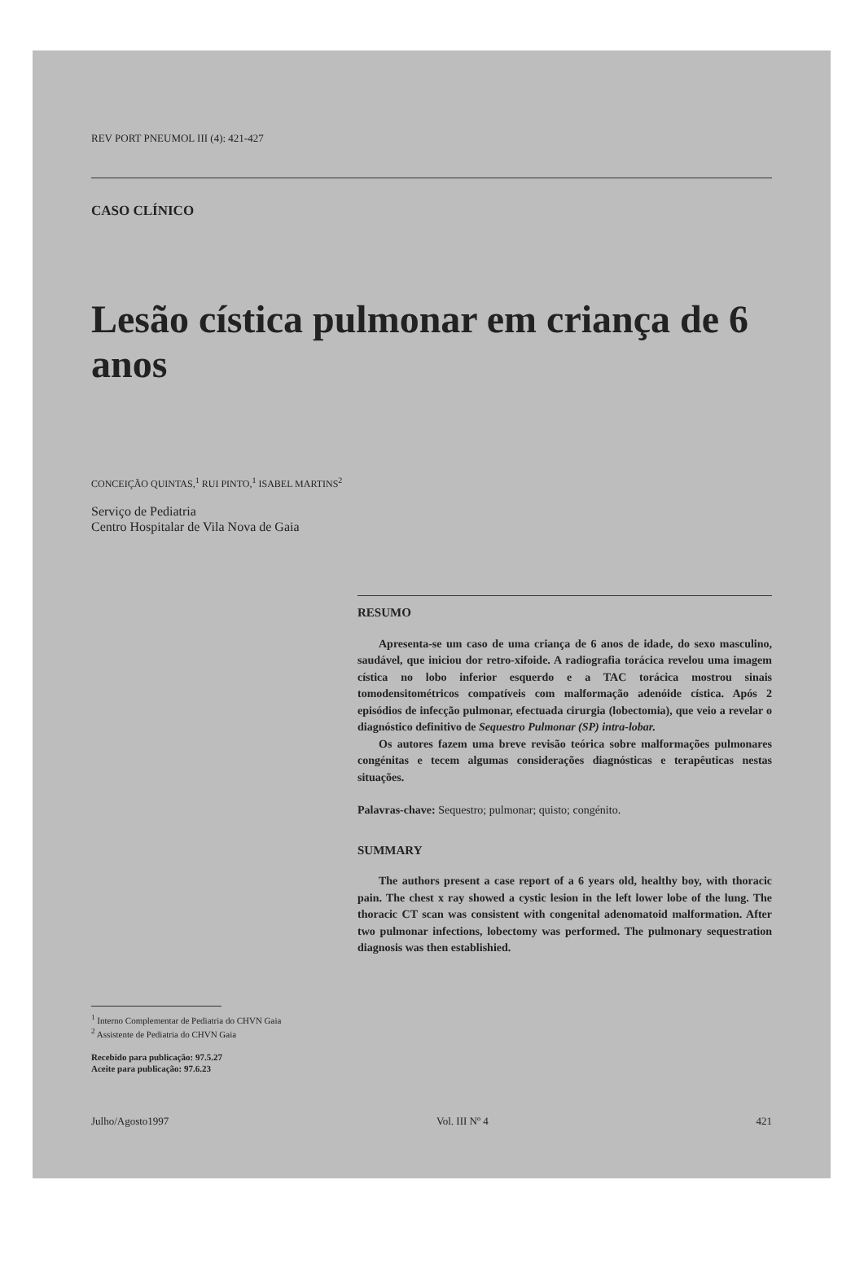REV PORT PNEUMOL III (4): 421-427
CASO CLÍNICO
Lesão cística pulmonar em criança de 6 anos
CONCEIÇÃO QUINTAS,<sup>1</sup> RUI PINTO,<sup>1</sup> ISABEL MARTINS<sup>2</sup>
Serviço de Pediatria
Centro Hospitalar de Vila Nova de Gaia
RESUMO
Apresenta-se um caso de uma criança de 6 anos de idade, do sexo masculino, saudável, que iniciou dor retro-xifoide. A radiografia torácica revelou uma imagem cística no lobo inferior esquerdo e a TAC torácica mostrou sinais tomodensitométricos compatíveis com malformação adenóide cística. Após 2 episódios de infecção pulmonar, efectuada cirurgia (lobectomia), que veio a revelar o diagnóstico definitivo de Sequestro Pulmonar (SP) intra-lobar.
Os autores fazem uma breve revisão teórica sobre malformações pulmonares congénitas e tecem algumas considerações diagnósticas e terapêuticas nestas situações.
Palavras-chave: Sequestro; pulmonar; quisto; congénito.
SUMMARY
The authors present a case report of a 6 years old, healthy boy, with thoracic pain. The chest x ray showed a cystic lesion in the left lower lobe of the lung. The thoracic CT scan was consistent with congenital adenomatoid malformation. After two pulmonar infections, lobectomy was performed. The pulmonary sequestration diagnosis was then establishied.
<sup>1</sup> Interno Complementar de Pediatria do CHVN Gaia
<sup>2</sup> Assistente de Pediatria do CHVN Gaia
Recebido para publicação: 97.5.27
Aceite para publicação: 97.6.23
Julho/Agosto1997 Vol. III Nº 4 421